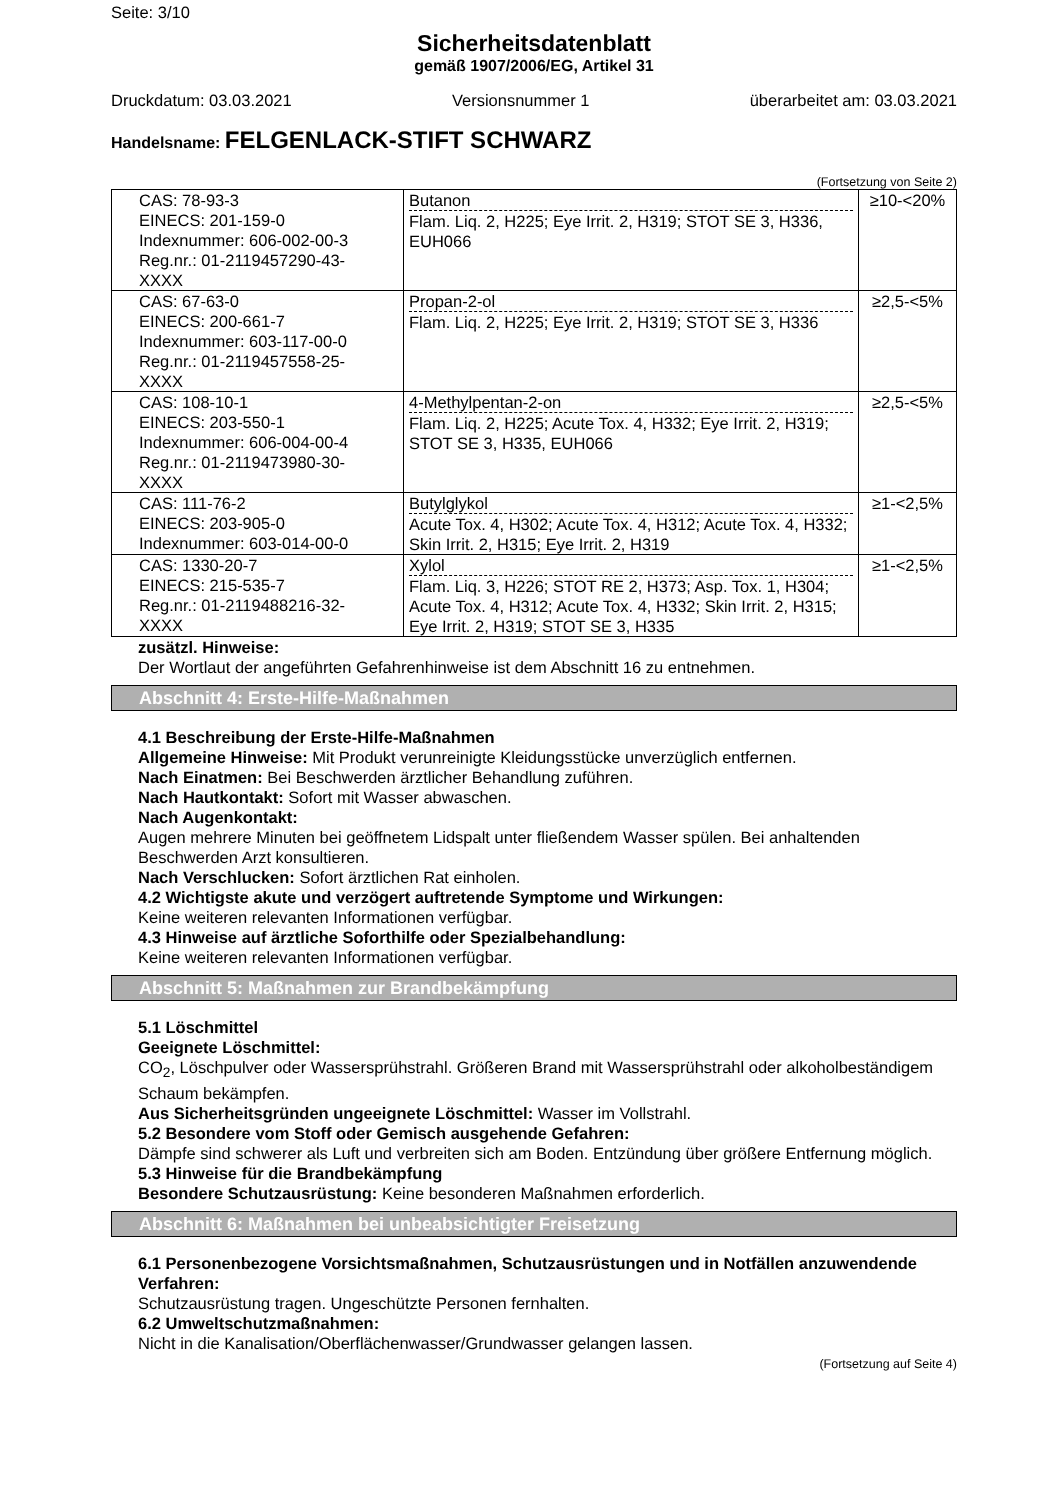Seite: 3/10
Sicherheitsdatenblatt
gemäß 1907/2006/EG, Artikel 31
Druckdatum: 03.03.2021 Versionsnummer 1 überarbeitet am: 03.03.2021
Handelsname: FELGENLACK-STIFT SCHWARZ
(Fortsetzung von Seite 2)
| CAS: 78-93-3 EINECS: 201-159-0 Indexnummer: 606-002-00-3 Reg.nr.: 01-2119457290-43- XXXX | Butanon Flam. Liq. 2, H225; Eye Irrit. 2, H319; STOT SE 3, H336, EUH066 | ≥10-<20% |
| CAS: 67-63-0 EINECS: 200-661-7 Indexnummer: 603-117-00-0 Reg.nr.: 01-2119457558-25- XXXX | Propan-2-ol Flam. Liq. 2, H225; Eye Irrit. 2, H319; STOT SE 3, H336 | ≥2,5-<5% |
| CAS: 108-10-1 EINECS: 203-550-1 Indexnummer: 606-004-00-4 Reg.nr.: 01-2119473980-30- XXXX | 4-Methylpentan-2-on Flam. Liq. 2, H225; Acute Tox. 4, H332; Eye Irrit. 2, H319; STOT SE 3, H335, EUH066 | ≥2,5-<5% |
| CAS: 111-76-2 EINECS: 203-905-0 Indexnummer: 603-014-00-0 | Butylglykol Acute Tox. 4, H302; Acute Tox. 4, H312; Acute Tox. 4, H332; Skin Irrit. 2, H315; Eye Irrit. 2, H319 | ≥1-<2,5% |
| CAS: 1330-20-7 EINECS: 215-535-7 Reg.nr.: 01-2119488216-32- XXXX | Xylol Flam. Liq. 3, H226; STOT RE 2, H373; Asp. Tox. 1, H304; Acute Tox. 4, H312; Acute Tox. 4, H332; Skin Irrit. 2, H315; Eye Irrit. 2, H319; STOT SE 3, H335 | ≥1-<2,5% |
zusätzl. Hinweise:
Der Wortlaut der angeführten Gefahrenhinweise ist dem Abschnitt 16 zu entnehmen.
Abschnitt 4: Erste-Hilfe-Maßnahmen
4.1 Beschreibung der Erste-Hilfe-Maßnahmen
Allgemeine Hinweise: Mit Produkt verunreinigte Kleidungsstücke unverzüglich entfernen.
Nach Einatmen: Bei Beschwerden ärztlicher Behandlung zuführen.
Nach Hautkontakt: Sofort mit Wasser abwaschen.
Nach Augenkontakt:
Augen mehrere Minuten bei geöffnetem Lidspalt unter fließendem Wasser spülen. Bei anhaltenden Beschwerden Arzt konsultieren.
Nach Verschlucken: Sofort ärztlichen Rat einholen.
4.2 Wichtigste akute und verzögert auftretende Symptome und Wirkungen:
Keine weiteren relevanten Informationen verfügbar.
4.3 Hinweise auf ärztliche Soforthilfe oder Spezialbehandlung:
Keine weiteren relevanten Informationen verfügbar.
Abschnitt 5: Maßnahmen zur Brandbekämpfung
5.1 Löschmittel
Geeignete Löschmittel:
CO<sub>2</sub>, Löschpulver oder Wassersprühstrahl. Größeren Brand mit Wassersprühstrahl oder alkoholbeständigem Schaum bekämpfen.
Aus Sicherheitsgründen ungeeignete Löschmittel: Wasser im Vollstrahl.
5.2 Besondere vom Stoff oder Gemisch ausgehende Gefahren:
Dämpfe sind schwerer als Luft und verbreiten sich am Boden. Entzündung über größere Entfernung möglich.
5.3 Hinweise für die Brandbekämpfung
Besondere Schutzausrüstung: Keine besonderen Maßnahmen erforderlich.
Abschnitt 6: Maßnahmen bei unbeabsichtigter Freisetzung
6.1 Personenbezogene Vorsichtsmaßnahmen, Schutzausrüstungen und in Notfällen anzuwendende Verfahren:
Schutzausrüstung tragen. Ungeschützte Personen fernhalten.
6.2 Umweltschutzmaßnahmen:
Nicht in die Kanalisation/Oberflächenwasser/Grundwasser gelangen lassen.
(Fortsetzung auf Seite 4)